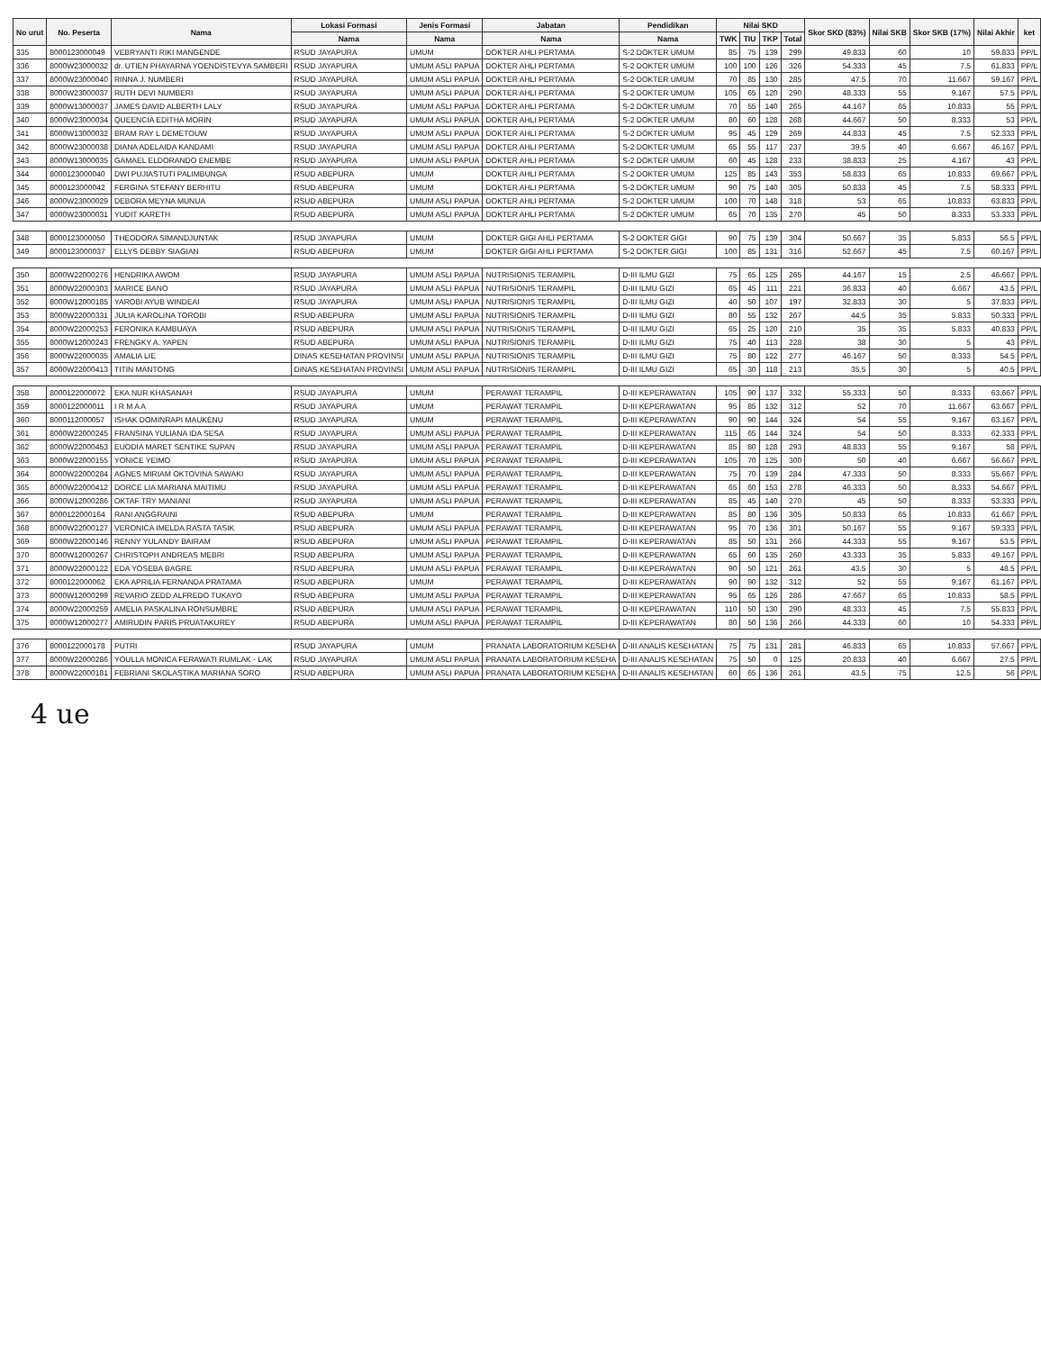| No urut | No. Peserta | Nama | Lokasi Formasi | Jenis Formasi | Jabatan | Pendidikan | Nilai SKD | | | | Skor SKD (83%) | Nilai SKB | Skor SKB (17%) | Nilai Akhir | ket |
| --- | --- | --- | --- | --- | --- | --- | --- | --- | --- | --- | --- | --- | --- | --- | --- |
| | | | Nama | Nama | Nama | Nama | TWK | TIU | TKP | Total | | | | | |
| 335 | 8000123000049 | VEBRYANTI RIKI MANGENDE | RSUD JAYAPURA | UMUM | DOKTER AHLI PERTAMA | S-2 DOKTER UMUM | 85 | 75 | 139 | 299 | 49.833 | 60 | 10 | 59.833 | PP/L |
| 336 | 8000W23000032 | dr. UTIEN PHAYARNA YOENDISTEVYA SAMBERI | RSUD JAYAPURA | UMUM ASLI PAPUA | DOKTER AHLI PERTAMA | S-2 DOKTER UMUM | 100 | 100 | 126 | 326 | 54.333 | 45 | 7.5 | 61.833 | PP/L |
| 337 | 8000W23000040 | RINNA J. NUMBERI | RSUD JAYAPURA | UMUM ASLI PAPUA | DOKTER AHLI PERTAMA | S-2 DOKTER UMUM | 70 | 85 | 130 | 285 | 47.5 | 70 | 11.667 | 59.167 | PP/L |
| 338 | 8000W23000037 | RUTH DEVI NUMBERI | RSUD JAYAPURA | UMUM ASLI PAPUA | DOKTER AHLI PERTAMA | S-2 DOKTER UMUM | 105 | 65 | 120 | 290 | 48.333 | 55 | 9.167 | 57.5 | PP/L |
| 339 | 8000W13000037 | JAMES DAVID ALBERTH LALY | RSUD JAYAPURA | UMUM ASLI PAPUA | DOKTER AHLI PERTAMA | S-2 DOKTER UMUM | 70 | 55 | 140 | 265 | 44.167 | 65 | 10.833 | 55 | PP/L |
| 340 | 8000W23000034 | QUEENCIA EDITHA MORIN | RSUD JAYAPURA | UMUM ASLI PAPUA | DOKTER AHLI PERTAMA | S-2 DOKTER UMUM | 80 | 60 | 128 | 268 | 44.667 | 50 | 8.333 | 53 | PP/L |
| 341 | 8000W13000032 | BRAM RAY L DEMETOUW | RSUD JAYAPURA | UMUM ASLI PAPUA | DOKTER AHLI PERTAMA | S-2 DOKTER UMUM | 95 | 45 | 129 | 269 | 44.833 | 45 | 7.5 | 52.333 | PP/L |
| 342 | 8000W23000038 | DIANA ADELAIDA KANDAMI | RSUD JAYAPURA | UMUM ASLI PAPUA | DOKTER AHLI PERTAMA | S-2 DOKTER UMUM | 65 | 55 | 117 | 237 | 39.5 | 40 | 6.667 | 46.167 | PP/L |
| 343 | 8000W13000035 | GAMAEL ELDORANDO ENEMBE | RSUD JAYAPURA | UMUM ASLI PAPUA | DOKTER AHLI PERTAMA | S-2 DOKTER UMUM | 60 | 45 | 128 | 233 | 38.833 | 25 | 4.167 | 43 | PP/L |
| 344 | 8000123000040 | DWI PUJIASTUTI PALIMBUNGA | RSUD ABEPURA | UMUM | DOKTER AHLI PERTAMA | S-2 DOKTER UMUM | 125 | 85 | 143 | 353 | 58.833 | 65 | 10.833 | 69.667 | PP/L |
| 345 | 8000123000042 | FERGINA STEFANY BERHITU | RSUD ABEPURA | UMUM | DOKTER AHLI PERTAMA | S-2 DOKTER UMUM | 90 | 75 | 140 | 305 | 50.833 | 45 | 7.5 | 58.333 | PP/L |
| 346 | 8000W23000029 | DEBORA MEYNA MUNUA | RSUD ABEPURA | UMUM ASLI PAPUA | DOKTER AHLI PERTAMA | S-2 DOKTER UMUM | 100 | 70 | 148 | 318 | 53 | 65 | 10.833 | 63.833 | PP/L |
| 347 | 8000W23000031 | YUDIT KARETH | RSUD ABEPURA | UMUM ASLI PAPUA | DOKTER AHLI PERTAMA | S-2 DOKTER UMUM | 65 | 70 | 135 | 270 | 45 | 50 | 8.333 | 53.333 | PP/L |
| 348 | 8000123000050 | THEODORA SIMANDJUNTAK | RSUD JAYAPURA | UMUM | DOKTER GIGI AHLI PERTAMA | S-2 DOKTER GIGI | 90 | 75 | 139 | 304 | 50.667 | 35 | 5.833 | 56.5 | PP/L |
| 349 | 8000123000037 | ELLYS DEBBY SIAGIAN | RSUD ABEPURA | UMUM | DOKTER GIGI AHLI PERTAMA | S-2 DOKTER GIGI | 100 | 85 | 131 | 316 | 52.667 | 45 | 7.5 | 60.167 | PP/L |
| 350 | 8000W22000276 | HENDRIKA AWOM | RSUD JAYAPURA | UMUM ASLI PAPUA | NUTRISIONIS TERAMPIL | D-III ILMU GIZI | 75 | 65 | 125 | 265 | 44.167 | 15 | 2.5 | 46.667 | PP/L |
| 351 | 8000W22000303 | MARICE BANO | RSUD JAYAPURA | UMUM ASLI PAPUA | NUTRISIONIS TERAMPIL | D-III ILMU GIZI | 65 | 45 | 111 | 221 | 36.833 | 40 | 6.667 | 43.5 | PP/L |
| 352 | 8000W12000185 | YAROBI AYUB WINDEAI | RSUD JAYAPURA | UMUM ASLI PAPUA | NUTRISIONIS TERAMPIL | D-III ILMU GIZI | 40 | 50 | 107 | 197 | 32.833 | 30 | 5 | 37.833 | PP/L |
| 353 | 8000W22000331 | JULIA KAROLINA TOROBI | RSUD ABEPURA | UMUM ASLI PAPUA | NUTRISIONIS TERAMPIL | D-III ILMU GIZI | 80 | 55 | 132 | 267 | 44.5 | 35 | 5.833 | 50.333 | PP/L |
| 354 | 8000W22000253 | FERONIKA KAMBUAYA | RSUD ABEPURA | UMUM ASLI PAPUA | NUTRISIONIS TERAMPIL | D-III ILMU GIZI | 65 | 25 | 120 | 210 | 35 | 35 | 5.833 | 40.833 | PP/L |
| 355 | 8000W12000243 | FRENGKY A. YAPEN | RSUD ABEPURA | UMUM ASLI PAPUA | NUTRISIONIS TERAMPIL | D-III ILMU GIZI | 75 | 40 | 113 | 228 | 38 | 30 | 5 | 43 | PP/L |
| 356 | 8000W22000035 | AMALIA LIE | DINAS KESEHATAN PROVINSI | UMUM ASLI PAPUA | NUTRISIONIS TERAMPIL | D-III ILMU GIZI | 75 | 80 | 122 | 277 | 46.167 | 50 | 8.333 | 54.5 | PP/L |
| 357 | 8000W22000413 | TITIN MANTONG | DINAS KESEHATAN PROVINSI | UMUM ASLI PAPUA | NUTRISIONIS TERAMPIL | D-III ILMU GIZI | 65 | 30 | 118 | 213 | 35.5 | 30 | 5 | 40.5 | PP/L |
| 358 | 8000122000072 | EKA NUR KHASANAH | RSUD JAYAPURA | UMUM | PERAWAT TERAMPIL | D-III KEPERAWATAN | 105 | 90 | 137 | 332 | 55.333 | 50 | 8.333 | 63.667 | PP/L |
| 359 | 8000122000011 | I R M A A | RSUD JAYAPURA | UMUM | PERAWAT TERAMPIL | D-III KEPERAWATAN | 95 | 85 | 132 | 312 | 52 | 70 | 11.667 | 63.667 | PP/L |
| 360 | 8000112000057 | ISHAK DOMINRAPI MAUKENU | RSUD JAYAPURA | UMUM | PERAWAT TERAMPIL | D-III KEPERAWATAN | 90 | 90 | 144 | 324 | 54 | 55 | 9.167 | 63.167 | PP/L |
| 361 | 8000W22000245 | FRANSINA YULIANA IDA SESA | RSUD JAYAPURA | UMUM ASLI PAPUA | PERAWAT TERAMPIL | D-III KEPERAWATAN | 115 | 65 | 144 | 324 | 54 | 50 | 8.333 | 62.333 | PP/L |
| 362 | 8000W22000453 | EUODIA MARET SENTIKE SUPAN | RSUD JAYAPURA | UMUM ASLI PAPUA | PERAWAT TERAMPIL | D-III KEPERAWATAN | 85 | 80 | 128 | 293 | 48.833 | 55 | 9.167 | 58 | PP/L |
| 363 | 8000W22000155 | YONICE YEIMO | RSUD JAYAPURA | UMUM ASLI PAPUA | PERAWAT TERAMPIL | D-III KEPERAWATAN | 105 | 70 | 125 | 300 | 50 | 40 | 6.667 | 56.667 | PP/L |
| 364 | 8000W22000284 | AGNES MIRIAM OKTOVINA SAWAKI | RSUD JAYAPURA | UMUM ASLI PAPUA | PERAWAT TERAMPIL | D-III KEPERAWATAN | 75 | 70 | 139 | 284 | 47.333 | 50 | 8.333 | 55.667 | PP/L |
| 365 | 8000W22000412 | DORCE LIA MARIANA MAITIMU | RSUD JAYAPURA | UMUM ASLI PAPUA | PERAWAT TERAMPIL | D-III KEPERAWATAN | 65 | 60 | 153 | 278 | 46.333 | 50 | 8.333 | 54.667 | PP/L |
| 366 | 8000W12000286 | OKTAF TRY MANIANI | RSUD JAYAPURA | UMUM ASLI PAPUA | PERAWAT TERAMPIL | D-III KEPERAWATAN | 85 | 45 | 140 | 270 | 45 | 50 | 8.333 | 53.333 | PP/L |
| 367 | 8000122000164 | RANI ANGGRAINI | RSUD ABEPURA | UMUM | PERAWAT TERAMPIL | D-III KEPERAWATAN | 85 | 80 | 136 | 305 | 50.833 | 65 | 10.833 | 61.667 | PP/L |
| 368 | 8000W22000127 | VERONICA IMELDA RASTA TASIK | RSUD ABEPURA | UMUM ASLI PAPUA | PERAWAT TERAMPIL | D-III KEPERAWATAN | 95 | 70 | 136 | 301 | 50.167 | 55 | 9.167 | 59.333 | PP/L |
| 369 | 8000W22000146 | RENNY YULANDY BAIRAM | RSUD ABEPURA | UMUM ASLI PAPUA | PERAWAT TERAMPIL | D-III KEPERAWATAN | 85 | 50 | 131 | 266 | 44.333 | 55 | 9.167 | 53.5 | PP/L |
| 370 | 8000W12000267 | CHRISTOPH ANDREAS MEBRI | RSUD ABEPURA | UMUM ASLI PAPUA | PERAWAT TERAMPIL | D-III KEPERAWATAN | 65 | 60 | 135 | 260 | 43.333 | 35 | 5.833 | 49.167 | PP/L |
| 371 | 8000W22000122 | EDA YOSEBA BAGRE | RSUD ABEPURA | UMUM ASLI PAPUA | PERAWAT TERAMPIL | D-III KEPERAWATAN | 90 | 50 | 121 | 261 | 43.5 | 30 | 5 | 48.5 | PP/L |
| 372 | 8000122000062 | EKA APRILIA FERNANDA PRATAMA | RSUD ABEPURA | UMUM | PERAWAT TERAMPIL | D-III KEPERAWATAN | 90 | 90 | 132 | 312 | 52 | 55 | 9.167 | 61.167 | PP/L |
| 373 | 8000W12000299 | REVARIO ZEDD ALFREDO TUKAYO | RSUD ABEPURA | UMUM ASLI PAPUA | PERAWAT TERAMPIL | D-III KEPERAWATAN | 95 | 65 | 126 | 286 | 47.667 | 65 | 10.833 | 58.5 | PP/L |
| 374 | 8000W22000259 | AMELIA PASKALINA RONSUMBRE | RSUD ABEPURA | UMUM ASLI PAPUA | PERAWAT TERAMPIL | D-III KEPERAWATAN | 110 | 50 | 130 | 290 | 48.333 | 45 | 7.5 | 55.833 | PP/L |
| 375 | 8000W12000277 | AMIRUDIN PARIS PRUATAKUREY | RSUD ABEPURA | UMUM ASLI PAPUA | PERAWAT TERAMPIL | D-III KEPERAWATAN | 80 | 50 | 136 | 266 | 44.333 | 60 | 10 | 54.333 | PP/L |
| 376 | 8000122000178 | PUTRI | RSUD JAYAPURA | UMUM | PRANATA LABORATORIUM KESEHA | D-III ANALIS KESEHATAN | 75 | 75 | 131 | 281 | 46.833 | 65 | 10.833 | 57.667 | PP/L |
| 377 | 8000W22000286 | YOULLA MONICA FERAWATI RUMLAK - LAK | RSUD JAYAPURA | UMUM ASLI PAPUA | PRANATA LABORATORIUM KESEHA | D-III ANALIS KESEHATAN | 75 | 50 | 0 | 125 | 20.833 | 40 | 6.667 | 27.5 | PP/L |
| 378 | 8000W22000181 | FEBRIANI SKOLASTIKA MARIANA SORO | RSUD ABEPURA | UMUM ASLI PAPUA | PRANATA LABORATORIUM KESEHA | D-III ANALIS KESEHATAN | 60 | 65 | 136 | 261 | 43.5 | 75 | 12.5 | 56 | PP/L |
4 ue